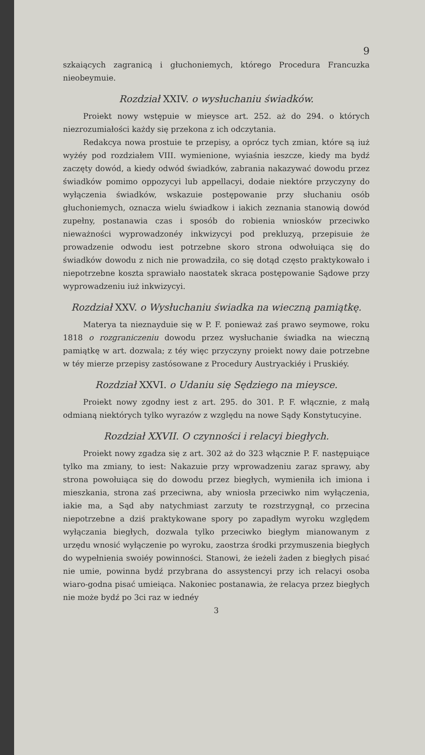9
szkaiących zagranicą i głuchoniemych, którego Procedura Francuzka nieobeymuie.
Rozdział XXIV. o wysłuchaniu świadków.
Proiekt nowy wstępuie w mieysce art. 252. aż do 294. o których niezrozumiałości każdy się przekona z ich odczytania.
Redakcya nowa prostuie te przepisy, a oprócz tych zmian, które są iuż wyżéy pod rozdziałem VIII. wymienione, wyiaśnia ieszcze, kiedy ma bydź zaczęty dowód, a kiedy odwód świadków, zabrania nakazywać dowodu przez świadków pomimo oppozycyi lub appellacyi, dodaie niektóre przyczyny do wyłączenia świadków, wskazuie postępowanie przy słuchaniu osób głuchoniemych, oznacza wielu świadkow i iakich zeznania stanowią dowód zupełny, postanawia czas i sposób do robienia wniosków przeciwko nieważności wyprowadzonéy inkwizycyi pod prekluzyą, przepisuie że prowadzenie odwodu iest potrzebne skoro strona odwołuiąca się do świadków dowodu z nich nie prowadziła, co się dotąd często praktykowało i niepotrzebne koszta sprawiało naostatek skraca postępowanie Sądowe przy wyprowadzeniu iuż inkwizycyi.
Rozdział XXV. o Wysłuchaniu świadka na wieczną pamiątkę.
Materya ta nieznayduie się w P. F. ponieważ zaś prawo seymowe, roku 1818 o rozgraniczeniu dowodu przez wysłuchanie świadka na wieczną pamiątkę w art. dozwala; z téy więc przyczyny proiekt nowy daie potrzebne w téy mierze przepisy zastósowane z Procedury Austryackiéy i Pruskiéy.
Rozdział XXVI. o Udaniu się Sędziego na mieysce.
Proiekt nowy zgodny iest z art. 295. do 301. P. F. włącznie, z małą odmianą niektórych tylko wyrazów z względu na nowe Sądy Konstytucyine.
Rozdział XXVII. O czynności i relacyi biegłych.
Proiekt nowy zgadza się z art. 302 aż do 323 włącznie P. F. następuiące tylko ma zmiany, to iest: Nakazuie przy wprowadzeniu zaraz sprawy, aby strona powołuiąca się do dowodu przez biegłych, wymieniła ich imiona i mieszkania, strona zaś przeciwna, aby wniosła przeciwko nim wyłączenia, iakie ma, a Sąd aby natychmiast zarzuty te rozstrzygnął, co przecina niepotrzebne a dziś praktykowane spory po zapadłym wyroku względem wyłączania biegłych, dozwala tylko przeciwko biegłym mianowanym z urzędu wnosić wyłączenie po wyroku, zaostrza środki przymuszenia biegłych do wypełnienia swoiéy powinności. Stanowi, że ieżeli żaden z biegłych pisać nie umie, powinna bydź przybrana do assystencyi przy ich relacyi osoba wiaro-godna pisać umieiąca. Nakoniec postanawia, że relacya przez biegłych nie może bydź po 3ci raz w iednéy
3